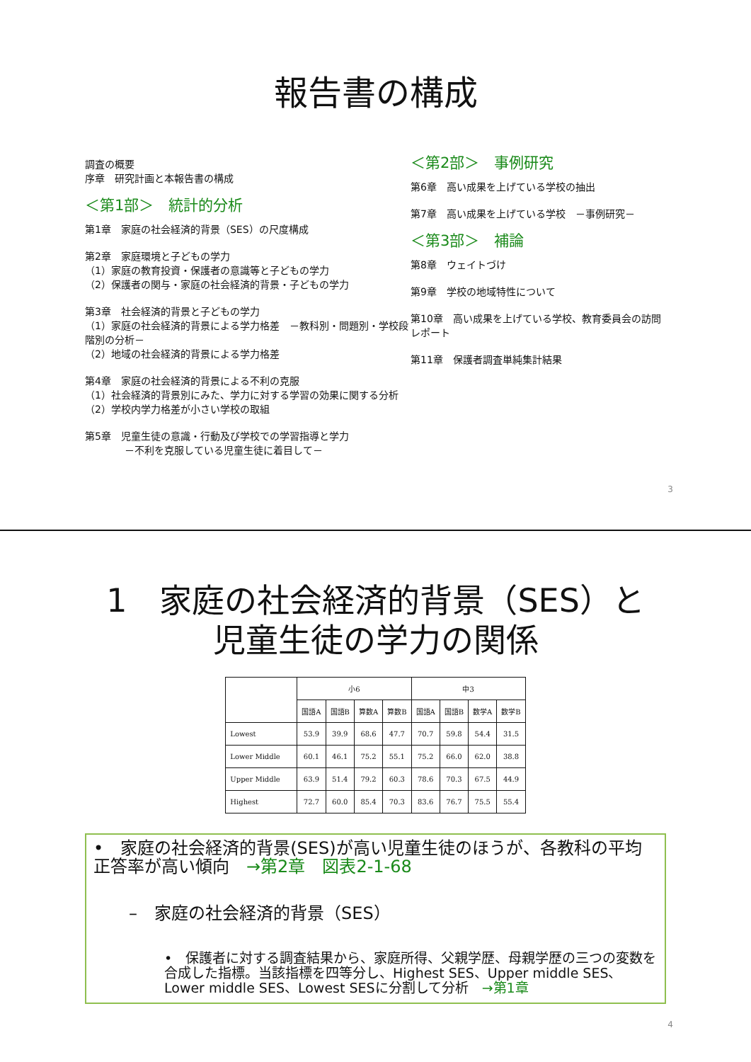報告書の構成
調査の概要
序章　研究計画と本報告書の構成
＜第1部＞　統計的分析
第1章　家庭の社会経済的背景（SES）の尺度構成
第2章　家庭環境と子どもの学力
（1）家庭の教育投資・保護者の意識等と子どもの学力
（2）保護者の関与・家庭の社会経済的背景・子どもの学力
第3章　社会経済的背景と子どもの学力
（1）家庭の社会経済的背景による学力格差　－教科別・問題別・学校段階別の分析－
（2）地域の社会経済的背景による学力格差
第4章　家庭の社会経済的背景による不利の克服
（1）社会経済的背景別にみた、学力に対する学習の効果に関する分析
（2）学校内学力格差が小さい学校の取組
第5章　児童生徒の意識・行動及び学校での学習指導と学力
　　　　－不利を克服している児童生徒に着目して－
＜第2部＞　事例研究
第6章　高い成果を上げている学校の抽出
第7章　高い成果を上げている学校　－事例研究－
＜第3部＞　補論
第8章　ウェイトづけ
第9章　学校の地域特性について
第10章　高い成果を上げている学校、教育委員会の訪問レポート
第11章　保護者調査単純集計結果
3
1　家庭の社会経済的背景（SES）と
児童生徒の学力の関係
| | 小6 | | | | 中3 | | | |
| --- | --- | --- | --- | --- | --- | --- | --- | --- |
| | 国語A | 国語B | 算数A | 算数B | 国語A | 国語B | 数学A | 数学B |
| Lowest | 53.9 | 39.9 | 68.6 | 47.7 | 70.7 | 59.8 | 54.4 | 31.5 |
| Lower Middle | 60.1 | 46.1 | 75.2 | 55.1 | 75.2 | 66.0 | 62.0 | 38.8 |
| Upper Middle | 63.9 | 51.4 | 79.2 | 60.3 | 78.6 | 70.3 | 67.5 | 44.9 |
| Highest | 72.7 | 60.0 | 85.4 | 70.3 | 83.6 | 76.7 | 75.5 | 55.4 |
•　家庭の社会経済的背景(SES)が高い児童生徒のほうが、各教科の平均正答率が高い傾向　→第2章　図表2-1-68
–　家庭の社会経済的背景（SES）
•　保護者に対する調査結果から、家庭所得、父親学歴、母親学歴の三つの変数を合成した指標。当該指標を四等分し、Highest SES、Upper middle SES、Lower middle SES、Lowest SESに分割して分析　→第1章
4